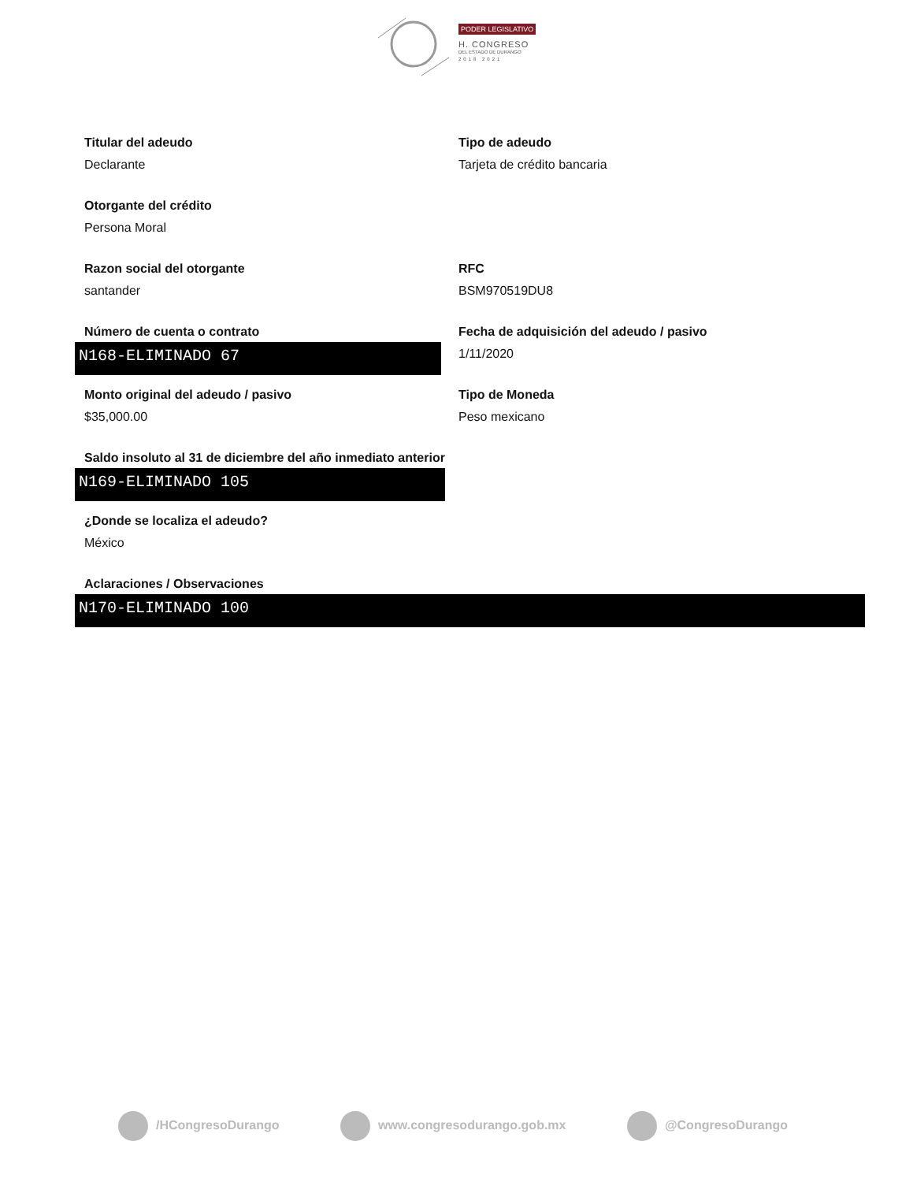PODER LEGISLATIVO
H. CONGRESO
DEL ESTADO DE DURANGO
2018 2021
Titular del adeudo
Declarante
Tipo de adeudo
Tarjeta de crédito bancaria
Otorgante del crédito
Persona Moral
Razon social del otorgante
santander
RFC
BSM970519DU8
Número de cuenta o contrato
N168-ELIMINADO 67
Fecha de adquisición del adeudo / pasivo
1/11/2020
Monto original del adeudo / pasivo
$35,000.00
Tipo de Moneda
Peso mexicano
Saldo insoluto al 31 de diciembre del año inmediato anterior
N169-ELIMINADO 105
¿Donde se localiza el adeudo?
México
Aclaraciones / Observaciones
N170-ELIMINADO 100
/HCongresoDurango www.congresodurango.gob.mx @CongresoDurango